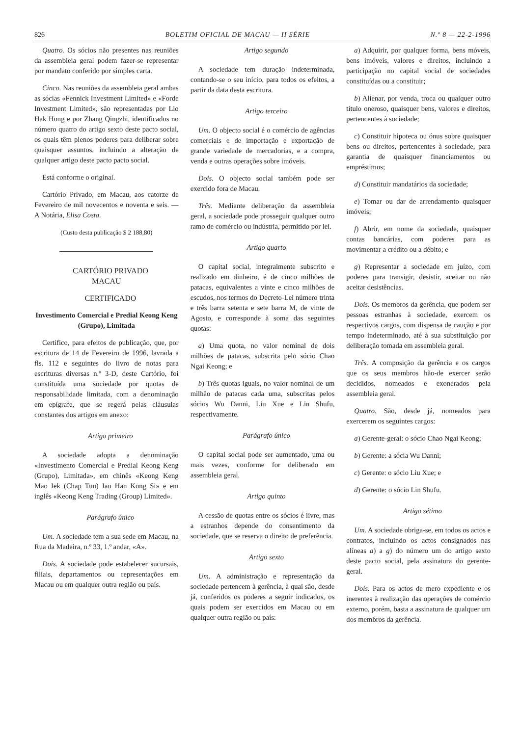826 BOLETIM OFICIAL DE MACAU — II SÉRIE N.º 8 — 22-2-1996
Quatro. Os sócios não presentes nas reuniões da assembleia geral podem fazer-se representar por mandato conferido por simples carta.
Cinco. Nas reuniões da assembleia geral ambas as sócias «Fennick Investment Limited» e «Forde Investment Limited», são representadas por Lio Hak Hong e por Zhang Qingzhi, identificados no número quatro do artigo sexto deste pacto social, os quais têm plenos poderes para deliberar sobre quaisquer assuntos, incluindo a alteração de qualquer artigo deste pacto pacto social.
Está conforme o original.
Cartório Privado, em Macau, aos catorze de Fevereiro de mil novecentos e noventa e seis. — A Notária, Elisa Costa.
(Custo desta publicação $ 2 188,80)
CARTÓRIO PRIVADO
MACAU
CERTIFICADO
Investimento Comercial e Predial Keong Keng (Grupo), Limitada
Certifico, para efeitos de publicação, que, por escritura de 14 de Fevereiro de 1996, lavrada a fls. 112 e seguintes do livro de notas para escrituras diversas n.º 3-D, deste Cartório, foi constituída uma sociedade por quotas de responsabilidade limitada, com a denominação em epígrafe, que se regerá pelas cláusulas constantes dos artigos em anexo:
Artigo primeiro
A sociedade adopta a denominação «Investimento Comercial e Predial Keong Keng (Grupo), Limitada», em chinês «Keong Keng Mao Iek (Chap Tun) Iao Han Kong Si» e em inglês «Keong Keng Trading (Group) Limited».
Parágrafo único
Um. A sociedade tem a sua sede em Macau, na Rua da Madeira, n.º 33, 1.º andar, «A».
Dois. A sociedade pode estabelecer sucursais, filiais, departamentos ou representações em Macau ou em qualquer outra região ou país.
Artigo segundo
A sociedade tem duração indeterminada, contando-se o seu início, para todos os efeitos, a partir da data desta escritura.
Artigo terceiro
Um. O objecto social é o comércio de agências comerciais e de importação e exportação de grande variedade de mercadorias, e a compra, venda e outras operações sobre imóveis.
Dois. O objecto social também pode ser exercido fora de Macau.
Três. Mediante deliberação da assembleia geral, a sociedade pode prosseguir qualquer outro ramo de comércio ou indústria, permitido por lei.
Artigo quarto
O capital social, integralmente subscrito e realizado em dinheiro, é de cinco milhões de patacas, equivalentes a vinte e cinco milhões de escudos, nos termos do Decreto-Lei número trinta e três barra setenta e sete barra M, de vinte de Agosto, e corresponde à soma das seguintes quotas:
a) Uma quota, no valor nominal de dois milhões de patacas, subscrita pelo sócio Chao Ngai Keong; e
b) Três quotas iguais, no valor nominal de um milhão de patacas cada uma, subscritas pelos sócios Wu Danni, Liu Xue e Lin Shufu, respectivamente.
Parágrafo único
O capital social pode ser aumentado, uma ou mais vezes, conforme for deliberado em assembleia geral.
Artigo quinto
A cessão de quotas entre os sócios é livre, mas a estranhos depende do consentimento da sociedade, que se reserva o direito de preferência.
Artigo sexto
Um. A administração e representação da sociedade pertencem à gerência, à qual são, desde já, conferidos os poderes a seguir indicados, os quais podem ser exercidos em Macau ou em qualquer outra região ou país:
a) Adquirir, por qualquer forma, bens móveis, bens imóveis, valores e direitos, incluindo a participação no capital social de sociedades constituídas ou a constituir;
b) Alienar, por venda, troca ou qualquer outro título oneroso, quaisquer bens, valores e direitos, pertencentes à sociedade;
c) Constituir hipoteca ou ónus sobre quaisquer bens ou direitos, pertencentes à sociedade, para garantia de quaisquer financiamentos ou empréstimos;
d) Constituir mandatários da sociedade;
e) Tomar ou dar de arrendamento quaisquer imóveis;
f) Abrir, em nome da sociedade, quaisquer contas bancárias, com poderes para as movimentar a crédito ou a débito; e
g) Representar a sociedade em juízo, com poderes para transigir, desistir, aceitar ou não aceitar desistências.
Dois. Os membros da gerência, que podem ser pessoas estranhas à sociedade, exercem os respectivos cargos, com dispensa de caução e por tempo indeterminado, até à sua substituição por deliberação tomada em assembleia geral.
Três. A composição da gerência e os cargos que os seus membros hão-de exercer serão decididos, nomeados e exonerados pela assembleia geral.
Quatro. São, desde já, nomeados para exercerem os seguintes cargos:
a) Gerente-geral: o sócio Chao Ngai Keong;
b) Gerente: a sócia Wu Danni;
c) Gerente: o sócio Liu Xue; e
d) Gerente: o sócio Lin Shufu.
Artigo sétimo
Um. A sociedade obriga-se, em todos os actos e contratos, incluindo os actos consignados nas alíneas a) a g) do número um do artigo sexto deste pacto social, pela assinatura do gerente-geral.
Dois. Para os actos de mero expediente e os inerentes à realização das operações de comércio externo, porém, basta a assinatura de qualquer um dos membros da gerência.